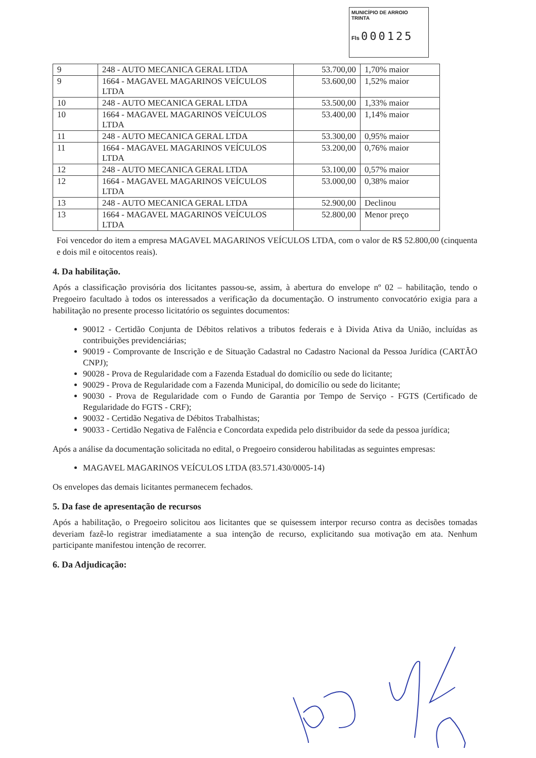MUNICÍPIO DE ARROIO TRINTA
Fls 000125
| 9 | 248 - AUTO MECANICA GERAL LTDA | 53.700,00 | 1,70% maior |
| 9 | 1664 - MAGAVEL MAGARINOS VEÍCULOS LTDA | 53.600,00 | 1,52% maior |
| 10 | 248 - AUTO MECANICA GERAL LTDA | 53.500,00 | 1,33% maior |
| 10 | 1664 - MAGAVEL MAGARINOS VEÍCULOS LTDA | 53.400,00 | 1,14% maior |
| 11 | 248 - AUTO MECANICA GERAL LTDA | 53.300,00 | 0,95% maior |
| 11 | 1664 - MAGAVEL MAGARINOS VEÍCULOS LTDA | 53.200,00 | 0,76% maior |
| 12 | 248 - AUTO MECANICA GERAL LTDA | 53.100,00 | 0,57% maior |
| 12 | 1664 - MAGAVEL MAGARINOS VEÍCULOS LTDA | 53.000,00 | 0,38% maior |
| 13 | 248 - AUTO MECANICA GERAL LTDA | 52.900,00 | Declinou |
| 13 | 1664 - MAGAVEL MAGARINOS VEÍCULOS LTDA | 52.800,00 | Menor preço |
Foi vencedor do item a empresa MAGAVEL MAGARINOS VEÍCULOS LTDA, com o valor de R$ 52.800,00 (cinquenta e dois mil e oitocentos reais).
4. Da habilitação.
Após a classificação provisória dos licitantes passou-se, assim, à abertura do envelope nº 02 – habilitação, tendo o Pregoeiro facultado à todos os interessados a verificação da documentação. O instrumento convocatório exigia para a habilitação no presente processo licitatório os seguintes documentos:
90012 - Certidão Conjunta de Débitos relativos a tributos federais e à Divida Ativa da União, incluídas as contribuições previdenciárias;
90019 - Comprovante de Inscrição e de Situação Cadastral no Cadastro Nacional da Pessoa Jurídica (CARTÃO CNPJ);
90028 - Prova de Regularidade com a Fazenda Estadual do domicílio ou sede do licitante;
90029 - Prova de Regularidade com a Fazenda Municipal, do domicílio ou sede do licitante;
90030 - Prova de Regularidade com o Fundo de Garantia por Tempo de Serviço - FGTS (Certificado de Regularidade do FGTS - CRF);
90032 - Certidão Negativa de Débitos Trabalhistas;
90033 - Certidão Negativa de Falência e Concordata expedida pelo distribuidor da sede da pessoa jurídica;
Após a análise da documentação solicitada no edital, o Pregoeiro considerou habilitadas as seguintes empresas:
MAGAVEL MAGARINOS VEÍCULOS LTDA (83.571.430/0005-14)
Os envelopes das demais licitantes permanecem fechados.
5. Da fase de apresentação de recursos
Após a habilitação, o Pregoeiro solicitou aos licitantes que se quisessem interpor recurso contra as decisões tomadas deveriam fazê-lo registrar imediatamente a sua intenção de recurso, explicitando sua motivação em ata. Nenhum participante manifestou intenção de recorrer.
6. Da Adjudicação: